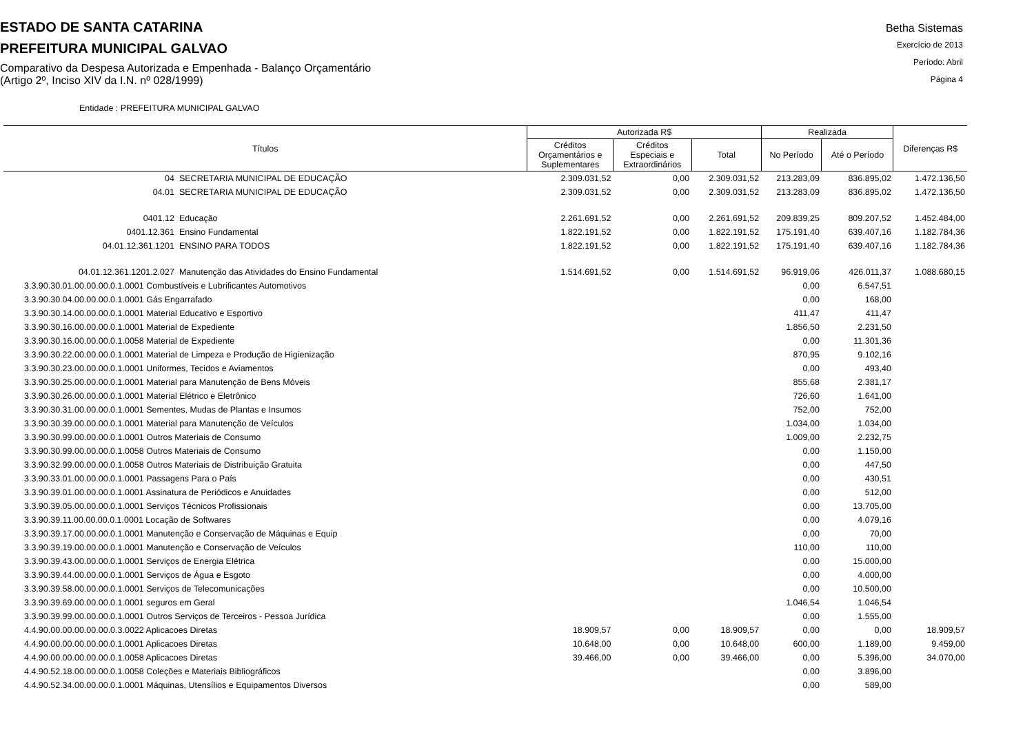ESTADO DE SANTA CATARINA
PREFEITURA MUNICIPAL GALVAO
Comparativo da Despesa Autorizada e Empenhada - Balanço Orçamentário
(Artigo 2º, Inciso XIV da I.N. nº 028/1999)
Betha Sistemas
Exercício de 2013
Período: Abril
Página 4
Entidade : PREFEITURA MUNICIPAL GALVAO
| Títulos | | Autorizada R$ | | | Realizada | | Diferenças R$ |
| --- | --- | --- | --- | --- | --- | --- | --- |
| | | Créditos Orçamentários e Suplementares | Créditos Especiais e Extraordinários | Total | No Período | Até o Período | |
| 04 | SECRETARIA MUNICIPAL DE EDUCAÇÃO | 2.309.031,52 | 0,00 | 2.309.031,52 | 213.283,09 | 836.895,02 | 1.472.136,50 |
| 04.01 | SECRETARIA MUNICIPAL DE EDUCAÇÃO | 2.309.031,52 | 0,00 | 2.309.031,52 | 213.283,09 | 836.895,02 | 1.472.136,50 |
| 0401.12 | Educação | 2.261.691,52 | 0,00 | 2.261.691,52 | 209.839,25 | 809.207,52 | 1.452.484,00 |
| 0401.12.361 | Ensino Fundamental | 1.822.191,52 | 0,00 | 1.822.191,52 | 175.191,40 | 639.407,16 | 1.182.784,36 |
| 04.01.12.361.1201 | ENSINO PARA TODOS | 1.822.191,52 | 0,00 | 1.822.191,52 | 175.191,40 | 639.407,16 | 1.182.784,36 |
| 04.01.12.361.1201.2.027 | Manutenção das Atividades do Ensino Fundamental | 1.514.691,52 | 0,00 | 1.514.691,52 | 96.919,06 | 426.011,37 | 1.088.680,15 |
| 3.3.90.30.01.00.00.00.0.1.0001 Combustíveis e Lubrificantes Automotivos | | | | | 0,00 | 6.547,51 | |
| 3.3.90.30.04.00.00.00.0.1.0001 Gás Engarrafado | | | | | 0,00 | 168,00 | |
| 3.3.90.30.14.00.00.00.0.1.0001 Material Educativo e Esportivo | | | | | 411,47 | 411,47 | |
| 3.3.90.30.16.00.00.00.0.1.0001 Material de Expediente | | | | | 1.856,50 | 2.231,50 | |
| 3.3.90.30.16.00.00.00.0.1.0058 Material de Expediente | | | | | 0,00 | 11.301,36 | |
| 3.3.90.30.22.00.00.00.0.1.0001 Material de Limpeza e Produção de Higienização | | | | | 870,95 | 9.102,16 | |
| 3.3.90.30.23.00.00.00.0.1.0001 Uniformes, Tecidos e Aviamentos | | | | | 0,00 | 493,40 | |
| 3.3.90.30.25.00.00.00.0.1.0001 Material para Manutenção de Bens Móveis | | | | | 855,68 | 2.381,17 | |
| 3.3.90.30.26.00.00.00.0.1.0001 Material Elétrico e Eletrônico | | | | | 726,60 | 1.641,00 | |
| 3.3.90.30.31.00.00.00.0.1.0001 Sementes, Mudas de Plantas e Insumos | | | | | 752,00 | 752,00 | |
| 3.3.90.30.39.00.00.00.0.1.0001 Material para Manutenção de Veículos | | | | | 1.034,00 | 1.034,00 | |
| 3.3.90.30.99.00.00.00.0.1.0001 Outros Materiais de Consumo | | | | | 1.009,00 | 2.232,75 | |
| 3.3.90.30.99.00.00.00.0.1.0058 Outros Materiais de Consumo | | | | | 0,00 | 1.150,00 | |
| 3.3.90.32.99.00.00.00.0.1.0058 Outros Materiais de Distribuição Gratuita | | | | | 0,00 | 447,50 | |
| 3.3.90.33.01.00.00.00.0.1.0001 Passagens Para o País | | | | | 0,00 | 430,51 | |
| 3.3.90.39.01.00.00.00.0.1.0001 Assinatura de Periódicos e Anuidades | | | | | 0,00 | 512,00 | |
| 3.3.90.39.05.00.00.00.0.1.0001 Serviços Técnicos Profissionais | | | | | 0,00 | 13.705,00 | |
| 3.3.90.39.11.00.00.00.0.1.0001 Locação de Softwares | | | | | 0,00 | 4.079,16 | |
| 3.3.90.39.17.00.00.00.0.1.0001 Manutenção e Conservação de Máquinas e Equip | | | | | 0,00 | 70,00 | |
| 3.3.90.39.19.00.00.00.0.1.0001 Manutenção e Conservação de Veículos | | | | | 110,00 | 110,00 | |
| 3.3.90.39.43.00.00.00.0.1.0001 Serviços de Energia Elétrica | | | | | 0,00 | 15.000,00 | |
| 3.3.90.39.44.00.00.00.0.1.0001 Serviços de Água e Esgoto | | | | | 0,00 | 4.000,00 | |
| 3.3.90.39.58.00.00.00.0.1.0001 Serviços de Telecomunicações | | | | | 0,00 | 10.500,00 | |
| 3.3.90.39.69.00.00.00.0.1.0001 seguros em Geral | | | | | 1.046,54 | 1.046,54 | |
| 3.3.90.39.99.00.00.00.0.1.0001 Outros Serviços de Terceiros - Pessoa Jurídica | | | | | 0,00 | 1.555,00 | |
| 4.4.90.00.00.00.00.00.0.3.0022 Aplicacoes Diretas | | 18.909,57 | 0,00 | 18.909,57 | 0,00 | 0,00 | 18.909,57 |
| 4.4.90.00.00.00.00.00.0.1.0001 Aplicacoes Diretas | | 10.648,00 | 0,00 | 10.648,00 | 600,00 | 1.189,00 | 9.459,00 |
| 4.4.90.00.00.00.00.00.0.1.0058 Aplicacoes Diretas | | 39.466,00 | 0,00 | 39.466,00 | 0,00 | 5.396,00 | 34.070,00 |
| 4.4.90.52.18.00.00.00.0.1.0058 Coleções e Materiais Bibliográficos | | | | | 0,00 | 3.896,00 | |
| 4.4.90.52.34.00.00.00.0.1.0001 Máquinas, Utensílios e Equipamentos Diversos | | | | | 0,00 | 589,00 | |